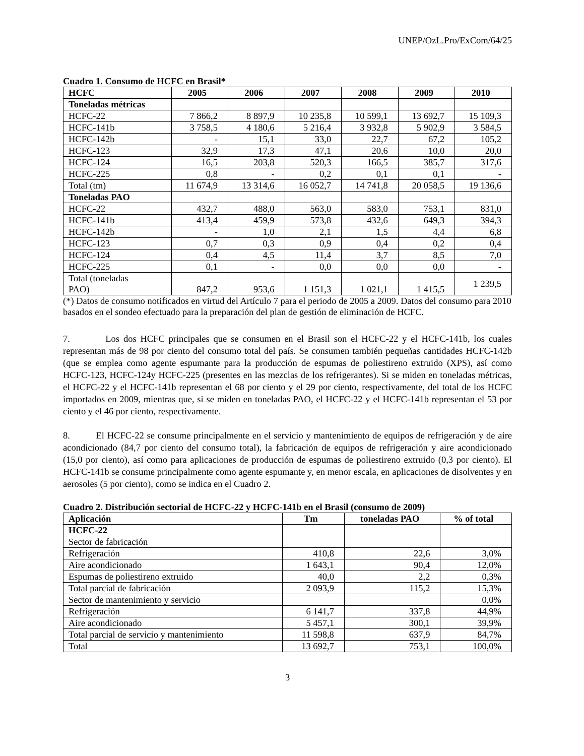UNEP/OzL.Pro/ExCom/64/25
Cuadro 1. Consumo de HCFC en Brasil*
| HCFC | 2005 | 2006 | 2007 | 2008 | 2009 | 2010 |
| --- | --- | --- | --- | --- | --- | --- |
| Toneladas métricas | | | | | | |
| HCFC-22 | 7 866,2 | 8 897,9 | 10 235,8 | 10 599,1 | 13 692,7 | 15 109,3 |
| HCFC-141b | 3 758,5 | 4 180,6 | 5 216,4 | 3 932,8 | 5 902,9 | 3 584,5 |
| HCFC-142b | - | 15,1 | 33,0 | 22,7 | 67,2 | 105,2 |
| HCFC-123 | 32,9 | 17,3 | 47,1 | 20,6 | 10,0 | 20,0 |
| HCFC-124 | 16,5 | 203,8 | 520,3 | 166,5 | 385,7 | 317,6 |
| HCFC-225 | 0,8 | - | 0,2 | 0,1 | 0,1 | - |
| Total (tm) | 11 674,9 | 13 314,6 | 16 052,7 | 14 741,8 | 20 058,5 | 19 136,6 |
| Toneladas PAO | | | | | | |
| HCFC-22 | 432,7 | 488,0 | 563,0 | 583,0 | 753,1 | 831,0 |
| HCFC-141b | 413,4 | 459,9 | 573,8 | 432,6 | 649,3 | 394,3 |
| HCFC-142b | - | 1,0 | 2,1 | 1,5 | 4,4 | 6,8 |
| HCFC-123 | 0,7 | 0,3 | 0,9 | 0,4 | 0,2 | 0,4 |
| HCFC-124 | 0,4 | 4,5 | 11,4 | 3,7 | 8,5 | 7,0 |
| HCFC-225 | 0,1 | - | 0,0 | 0,0 | 0,0 | - |
| Total (toneladas PAO) | 847,2 | 953,6 | 1 151,3 | 1 021,1 | 1 415,5 | 1 239,5 |
(*) Datos de consumo notificados en virtud del Artículo 7 para el periodo de 2005 a 2009. Datos del consumo para 2010 basados en el sondeo efectuado para la preparación del plan de gestión de eliminación de HCFC.
7. Los dos HCFC principales que se consumen en el Brasil son el HCFC-22 y el HCFC-141b, los cuales representan más de 98 por ciento del consumo total del país. Se consumen también pequeñas cantidades HCFC-142b (que se emplea como agente espumante para la producción de espumas de poliestireno extruido (XPS), así como HCFC-123, HCFC-124y HCFC-225 (presentes en las mezclas de los refrigerantes). Si se miden en toneladas métricas, el HCFC-22 y el HCFC-141b representan el 68 por ciento y el 29 por ciento, respectivamente, del total de los HCFC importados en 2009, mientras que, si se miden en toneladas PAO, el HCFC-22 y el HCFC-141b representan el 53 por ciento y el 46 por ciento, respectivamente.
8. El HCFC-22 se consume principalmente en el servicio y mantenimiento de equipos de refrigeración y de aire acondicionado (84,7 por ciento del consumo total), la fabricación de equipos de refrigeración y aire acondicionado (15,0 por ciento), así como para aplicaciones de producción de espumas de poliestireno extruido (0,3 por ciento). El HCFC-141b se consume principalmente como agente espumante y, en menor escala, en aplicaciones de disolventes y en aerosoles (5 por ciento), como se indica en el Cuadro 2.
Cuadro 2. Distribución sectorial de HCFC-22 y HCFC-141b en el Brasil (consumo de 2009)
| Aplicación | Tm | toneladas PAO | % of total |
| --- | --- | --- | --- |
| HCFC-22 | | | |
| Sector de fabricación | | | |
| Refrigeración | 410,8 | 22,6 | 3,0% |
| Aire acondicionado | 1 643,1 | 90,4 | 12,0% |
| Espumas de poliestireno extruido | 40,0 | 2,2 | 0,3% |
| Total parcial de fabricación | 2 093,9 | 115,2 | 15,3% |
| Sector de mantenimiento y servicio | | | 0,0% |
| Refrigeración | 6 141,7 | 337,8 | 44,9% |
| Aire acondicionado | 5 457,1 | 300,1 | 39,9% |
| Total parcial de servicio y mantenimiento | 11 598,8 | 637,9 | 84,7% |
| Total | 13 692,7 | 753,1 | 100,0% |
3